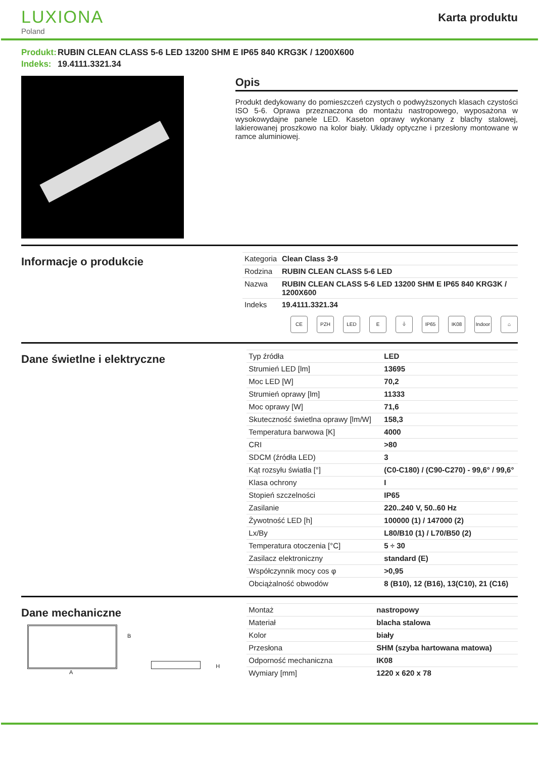LUXIONA
Poland
Karta produktu
Produkt: RUBIN CLEAN CLASS 5-6 LED 13200 SHM E IP65 840 KRG3K / 1200X600
Indeks: 19.4111.3321.34
Opis
Produkt dedykowany do pomieszczeń czystych o podwyższonych klasach czystości ISO 5-6. Oprawa przeznaczona do montażu nastropowego, wyposażona w wysokowydajne panele LED. Kaseton oprawy wykonany z blachy stalowej, lakierowanej proszkowo na kolor biały. Układy optyczne i przesłony montowane w ramce aluminiowej.
Informacje o produkcie
| Kategoria | Clean Class 3-9 |
| Rodzina | RUBIN CLEAN CLASS 5-6 LED |
| Nazwa | RUBIN CLEAN CLASS 5-6 LED 13200 SHM E IP65 840 KRG3K / 1200X600 |
| Indeks | 19.4111.3321.34 |
CE PZH LED E ⏚ IP65 IK08 Indoor
⌂
Dane świetlne i elektryczne
| Typ źródła | LED |
| Strumień LED [lm] | 13695 |
| Moc LED [W] | 70,2 |
| Strumień oprawy [lm] | 11333 |
| Moc oprawy [W] | 71,6 |
| Skuteczność świetlna oprawy [lm/W] | 158,3 |
| Temperatura barwowa [K] | 4000 |
| CRI | >80 |
| SDCM (źródła LED) | 3 |
| Kąt rozsyłu światła [°] | (C0-C180) / (C90-C270) - 99,6° / 99,6° |
| Klasa ochrony | I |
| Stopień szczelności | IP65 |
| Zasilanie | 220..240 V, 50..60 Hz |
| Żywotność LED [h] | 100000 (1) / 147000 (2) |
| Lx/By | L80/B10 (1) / L70/B50 (2) |
| Temperatura otoczenia [°C] | 5 ÷ 30 |
| Zasilacz elektroniczny | standard (E) |
| Współczynnik mocy cos φ | >0,95 |
| Obciążalność obwodów | 8 (B10), 12 (B16), 13(C10), 21 (C16) |
Dane mechaniczne
B
H
A
| Montaż | nastropowy |
| Materiał | blacha stalowa |
| Kolor | biały |
| Przesłona | SHM (szyba hartowana matowa) |
| Odporność mechaniczna | IK08 |
| Wymiary [mm] | 1220 x 620 x 78 |